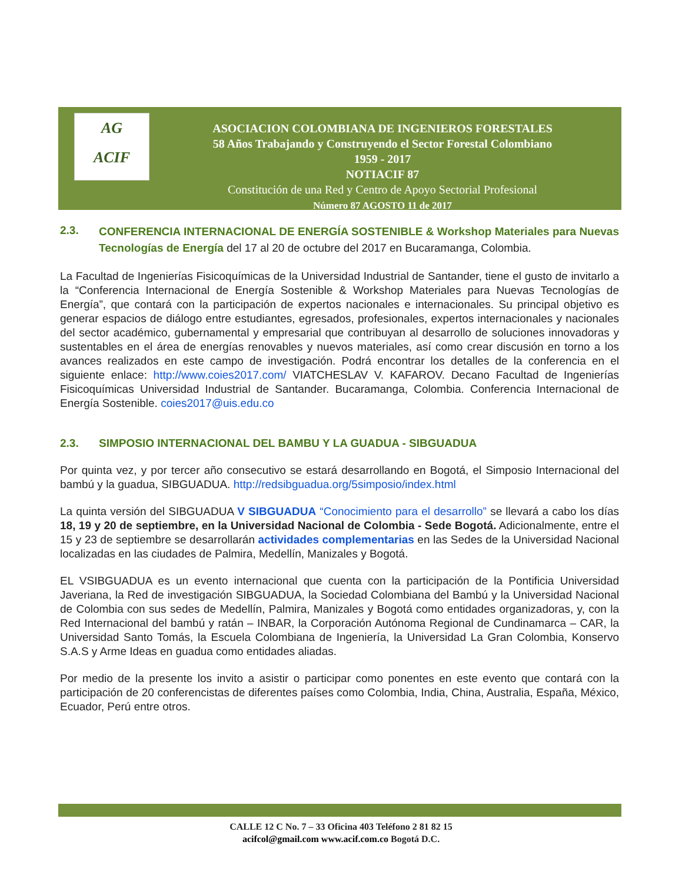AG
ACIF
ASOCIACION COLOMBIANA DE INGENIEROS FORESTALES
58 Años Trabajando y Construyendo el Sector Forestal Colombiano
1959 - 2017
NOTIACIF 87
Constitución de una Red y Centro de Apoyo Sectorial Profesional
Número 87 AGOSTO 11 de 2017
2.3. CONFERENCIA INTERNACIONAL DE ENERGÍA SOSTENIBLE & Workshop Materiales para Nuevas Tecnologías de Energía del 17 al 20 de octubre del 2017 en Bucaramanga, Colombia.
La Facultad de Ingenierías Fisicoquímicas de la Universidad Industrial de Santander, tiene el gusto de invitarlo a la “Conferencia Internacional de Energía Sostenible & Workshop Materiales para Nuevas Tecnologías de Energía”, que contará con la participación de expertos nacionales e internacionales. Su principal objetivo es generar espacios de diálogo entre estudiantes, egresados, profesionales, expertos internacionales y nacionales del sector académico, gubernamental y empresarial que contribuyan al desarrollo de soluciones innovadoras y sustentables en el área de energías renovables y nuevos materiales, así como crear discusión en torno a los avances realizados en este campo de investigación. Podrá encontrar los detalles de la conferencia en el siguiente enlace: http://www.coies2017.com/ VIATCHESLAV V. KAFAROV. Decano Facultad de Ingenierías Fisicoquímicas Universidad Industrial de Santander. Bucaramanga, Colombia. Conferencia Internacional de Energía Sostenible. coies2017@uis.edu.co
2.3. SIMPOSIO INTERNACIONAL DEL BAMBU Y LA GUADUA - SIBGUADUA
Por quinta vez, y por tercer año consecutivo se estará desarrollando en Bogotá, el Simposio Internacional del bambú y la guadua, SIBGUADUA. http://redsibguadua.org/5simposio/index.html
La quinta versión del SIBGUADUA V SIBGUADUA “Conocimiento para el desarrollo” se llevará a cabo los días 18, 19 y 20 de septiembre, en la Universidad Nacional de Colombia - Sede Bogotá. Adicionalmente, entre el 15 y 23 de septiembre se desarrollarán actividades complementarias en las Sedes de la Universidad Nacional localizadas en las ciudades de Palmira, Medellín, Manizales y Bogotá.
EL VSIBGUADUA es un evento internacional que cuenta con la participación de la Pontificia Universidad Javeriana, la Red de investigación SIBGUADUA, la Sociedad Colombiana del Bambú y la Universidad Nacional de Colombia con sus sedes de Medellín, Palmira, Manizales y Bogotá como entidades organizadoras, y, con la Red Internacional del bambú y ratán – INBAR, la Corporación Autónoma Regional de Cundinamarca – CAR, la Universidad Santo Tomás, la Escuela Colombiana de Ingeniería, la Universidad La Gran Colombia, Konservo S.A.S y Arme Ideas en guadua como entidades aliadas.
Por medio de la presente los invito a asistir o participar como ponentes en este evento que contará con la participación de 20 conferencistas de diferentes países como Colombia, India, China, Australia, España, México, Ecuador, Perú entre otros.
CALLE 12 C No. 7 – 33 Oficina 403 Teléfono 2 81 82 15
acifcol@gmail.com www.acif.com.co Bogotá D.C.